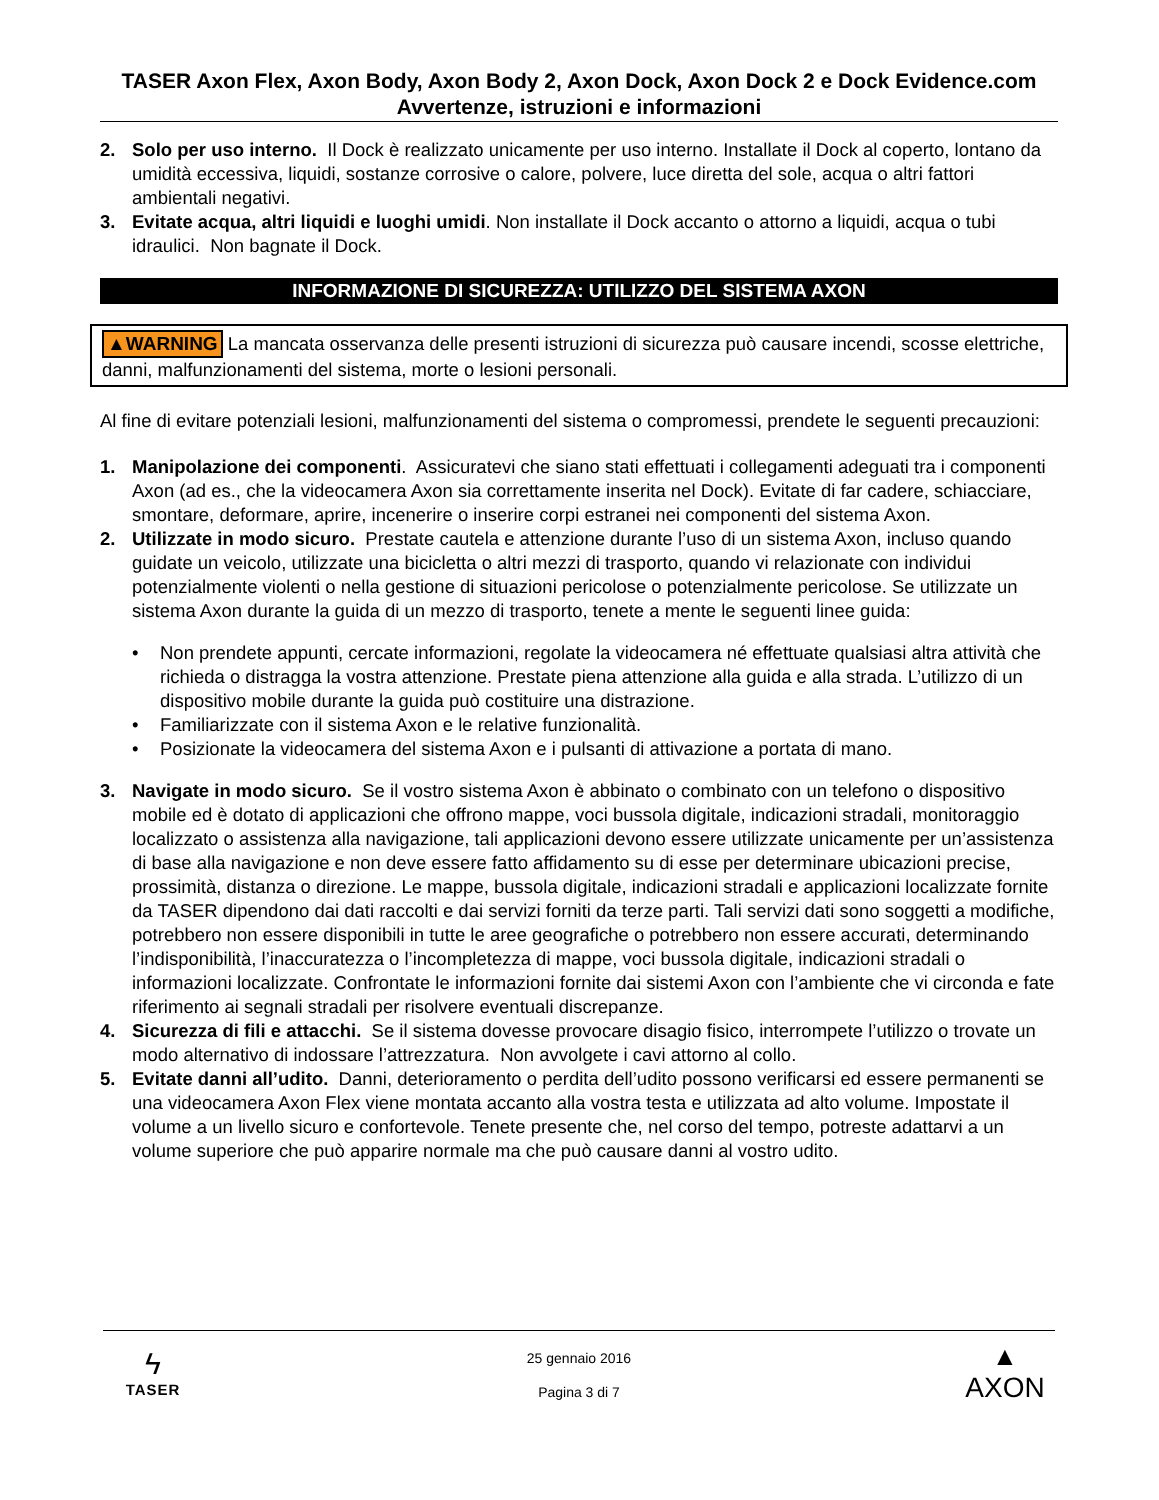TASER Axon Flex, Axon Body, Axon Body 2, Axon Dock, Axon Dock 2 e Dock Evidence.com Avvertenze, istruzioni e informazioni
2. Solo per uso interno. Il Dock è realizzato unicamente per uso interno. Installate il Dock al coperto, lontano da umidità eccessiva, liquidi, sostanze corrosive o calore, polvere, luce diretta del sole, acqua o altri fattori ambientali negativi.
3. Evitate acqua, altri liquidi e luoghi umidi. Non installate il Dock accanto o attorno a liquidi, acqua o tubi idraulici. Non bagnate il Dock.
INFORMAZIONE DI SICUREZZA: UTILIZZO DEL SISTEMA AXON
▲WARNING La mancata osservanza delle presenti istruzioni di sicurezza può causare incendi, scosse elettriche, danni, malfunzionamenti del sistema, morte o lesioni personali.
Al fine di evitare potenziali lesioni, malfunzionamenti del sistema o compromessi, prendete le seguenti precauzioni:
1. Manipolazione dei componenti. Assicuratevi che siano stati effettuati i collegamenti adeguati tra i componenti Axon (ad es., che la videocamera Axon sia correttamente inserita nel Dock). Evitate di far cadere, schiacciare, smontare, deformare, aprire, incenerire o inserire corpi estranei nei componenti del sistema Axon.
2. Utilizzate in modo sicuro. Prestate cautela e attenzione durante l’uso di un sistema Axon, incluso quando guidate un veicolo, utilizzate una bicicletta o altri mezzi di trasporto, quando vi relazionate con individui potenzialmente violenti o nella gestione di situazioni pericolose o potenzialmente pericolose. Se utilizzate un sistema Axon durante la guida di un mezzo di trasporto, tenete a mente le seguenti linee guida:
• Non prendete appunti, cercate informazioni, regolate la videocamera né effettuate qualsiasi altra attività che richieda o distragga la vostra attenzione. Prestate piena attenzione alla guida e alla strada. L’utilizzo di un dispositivo mobile durante la guida può costituire una distrazione.
• Familiarizzate con il sistema Axon e le relative funzionalità.
• Posizionate la videocamera del sistema Axon e i pulsanti di attivazione a portata di mano.
3. Navigate in modo sicuro. Se il vostro sistema Axon è abbinato o combinato con un telefono o dispositivo mobile ed è dotato di applicazioni che offrono mappe, voci bussola digitale, indicazioni stradali, monitoraggio localizzato o assistenza alla navigazione, tali applicazioni devono essere utilizzate unicamente per un’assistenza di base alla navigazione e non deve essere fatto affidamento su di esse per determinare ubicazioni precise, prossimità, distanza o direzione. Le mappe, bussola digitale, indicazioni stradali e applicazioni localizzate fornite da TASER dipendono dai dati raccolti e dai servizi forniti da terze parti. Tali servizi dati sono soggetti a modifiche, potrebbero non essere disponibili in tutte le aree geografiche o potrebbero non essere accurati, determinando l’indisponibilità, l’inaccuratezza o l’incompletezza di mappe, voci bussola digitale, indicazioni stradali o informazioni localizzate. Confrontate le informazioni fornite dai sistemi Axon con l’ambiente che vi circonda e fate riferimento ai segnali stradali per risolvere eventuali discrepanze.
4. Sicurezza di fili e attacchi. Se il sistema dovesse provocare disagio fisico, interrompete l’utilizzo o trovate un modo alternativo di indossare l’attrezzatura. Non avvolgete i cavi attorno al collo.
5. Evitate danni all’udito. Danni, deterioramento o perdita dell’udito possono verificarsi ed essere permanenti se una videocamera Axon Flex viene montata accanto alla vostra testa e utilizzata ad alto volume. Impostate il volume a un livello sicuro e confortevole. Tenete presente che, nel corso del tempo, potreste adattarvi a un volume superiore che può apparire normale ma che può causare danni al vostro udito.
ϟ
TASER
25 gennaio 2016
Pagina 3 di 7
▲
AXON